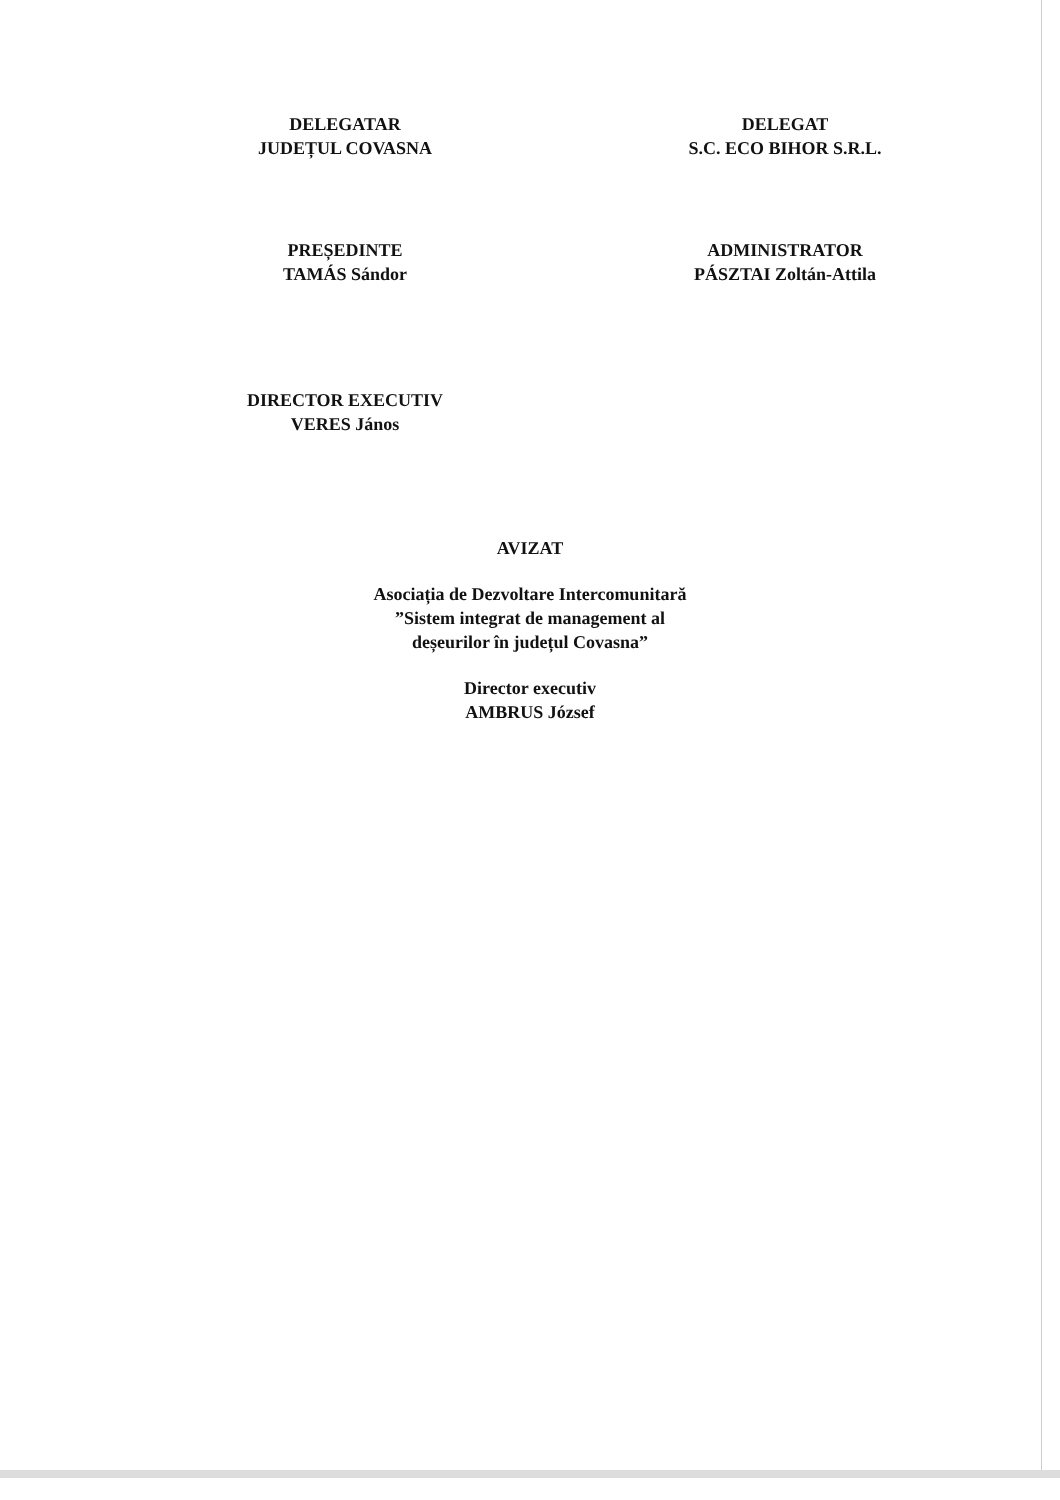DELEGATAR
JUDEȚUL COVASNA
DELEGAT
S.C. ECO BIHOR S.R.L.
PREȘEDINTE
TAMÁS Sándor
ADMINISTRATOR
PÁSZTAI Zoltán-Attila
DIRECTOR EXECUTIV
VERES János
AVIZAT
Asociația de Dezvoltare Intercomunitară
”Sistem integrat de management al
deșeurilor în județul Covasna”
Director executiv
AMBRUS József